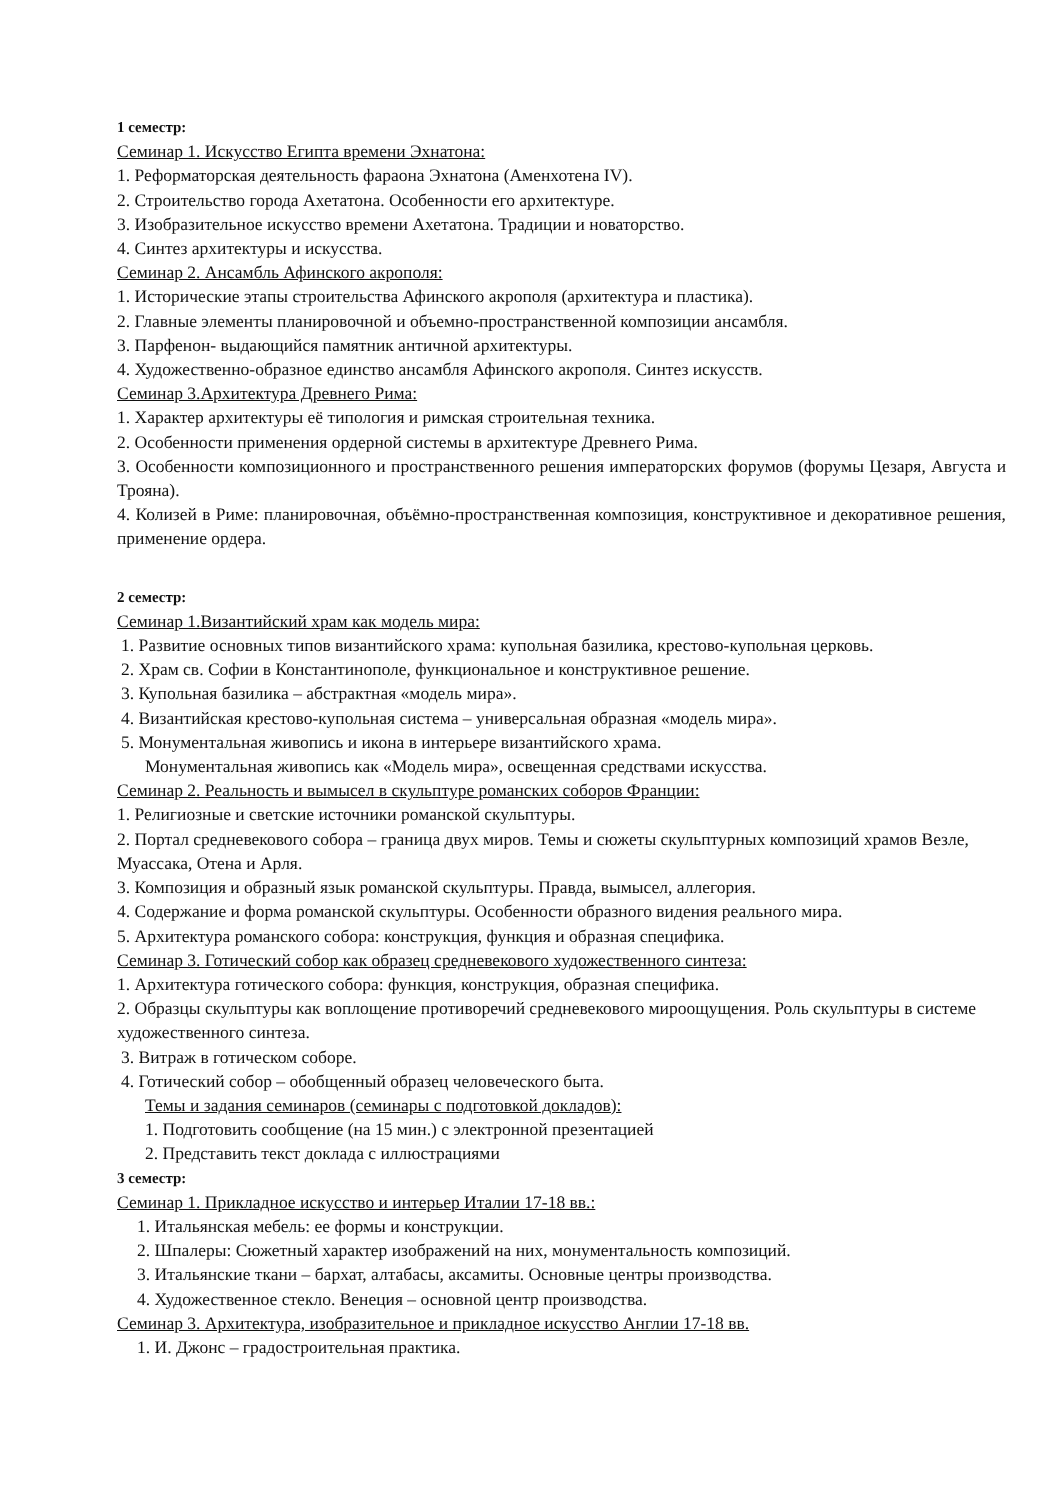1 семестр:
Семинар 1. Искусство Египта времени Эхнатона:
1. Реформаторская деятельность фараона Эхнатона (Аменхотена IV).
2. Строительство города Ахетатона. Особенности его архитектуре.
3. Изобразительное искусство времени Ахетатона. Традиции и новаторство.
4. Синтез архитектуры и искусства.
Семинар 2. Ансамбль Афинского акрополя:
1. Исторические этапы строительства Афинского акрополя (архитектура и пластика).
2. Главные элементы планировочной и объемно-пространственной композиции ансамбля.
3. Парфенон- выдающийся памятник античной архитектуры.
4. Художественно-образное единство ансамбля Афинского акрополя. Синтез искусств.
Семинар 3.Архитектура Древнего Рима:
1. Характер архитектуры её типология и римская строительная техника.
2. Особенности применения ордерной системы в архитектуре Древнего Рима.
3. Особенности композиционного и пространственного решения императорских форумов (форумы Цезаря, Августа и Трояна).
4. Колизей в Риме: планировочная, объёмно-пространственная композиция, конструктивное и декоративное решения, применение ордера.
2 семестр:
Семинар 1.Византийский храм как модель мира:
1. Развитие основных типов византийского храма: купольная базилика, крестово-купольная церковь.
2. Храм св. Софии в Константинополе, функциональное и конструктивное решение.
3. Купольная базилика – абстрактная «модель мира».
4. Византийская крестово-купольная система – универсальная образная «модель мира».
5. Монументальная живопись и икона в интерьере византийского храма.
Монументальная живопись как «Модель мира», освещенная средствами искусства.
Семинар 2. Реальность и вымысел в скульптуре романских соборов Франции:
1. Религиозные и светские источники романской скульптуры.
2. Портал средневекового собора – граница двух миров. Темы и сюжеты скульптурных композиций храмов Везле, Муассака, Отена и Арля.
3. Композиция и образный язык романской скульптуры. Правда, вымысел, аллегория.
4. Содержание и форма романской скульптуры. Особенности образного видения реального мира.
5. Архитектура романского собора: конструкция, функция и образная специфика.
Семинар 3. Готический собор как образец средневекового художественного синтеза:
1. Архитектура готического собора: функция, конструкция, образная специфика.
2. Образцы скульптуры как воплощение противоречий средневекового мироощущения. Роль скульптуры в системе художественного синтеза.
3. Витраж в готическом соборе.
4. Готический собор – обобщенный образец человеческого быта.
Темы и задания семинаров (семинары с подготовкой докладов):
1. Подготовить сообщение (на 15 мин.) с электронной презентацией
2. Представить текст доклада с иллюстрациями
3 семестр:
Семинар 1. Прикладное искусство и интерьер Италии 17-18 вв.:
1. Итальянская мебель: ее формы и конструкции.
2. Шпалеры: Сюжетный характер изображений на них, монументальность композиций.
3. Итальянские ткани – бархат, алтабасы, аксамиты. Основные центры производства.
4. Художественное стекло. Венеция – основной центр производства.
Семинар 3. Архитектура, изобразительное и прикладное искусство Англии 17-18 вв.
1. И. Джонс – градостроительная практика.